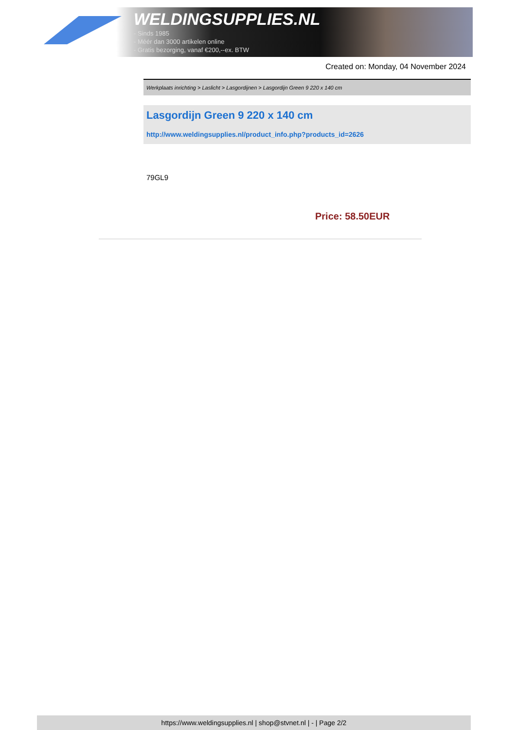WELDINGSUPPLIES.NL
- Sinds 1985
- Méér dan 3000 artikelen online
- Gratis bezorging, vanaf €200,--ex. BTW
Created on: Monday, 04 November 2024
Werkplaats inrichting > Laslicht > Lasgordijnen > Lasgordijn Green 9 220 x 140 cm
Lasgordijn Green 9 220 x 140 cm
http://www.weldingsupplies.nl/product_info.php?products_id=2626
79GL9
Price: 58.50EUR
https://www.weldingsupplies.nl | shop@stvnet.nl | - | Page 2/2